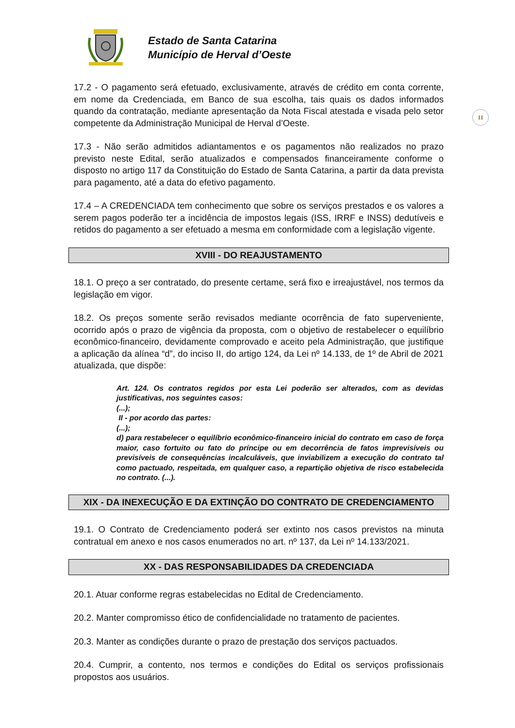Estado de Santa Catarina
Município de Herval d’Oeste
11
17.2 - O pagamento será efetuado, exclusivamente, através de crédito em conta corrente, em nome da Credenciada, em Banco de sua escolha, tais quais os dados informados quando da contratação, mediante apresentação da Nota Fiscal atestada e visada pelo setor competente da Administração Municipal de Herval d’Oeste.
17.3 - Não serão admitidos adiantamentos e os pagamentos não realizados no prazo previsto neste Edital, serão atualizados e compensados financeiramente conforme o disposto no artigo 117 da Constituição do Estado de Santa Catarina, a partir da data prevista para pagamento, até a data do efetivo pagamento.
17.4 – A CREDENCIADA tem conhecimento que sobre os serviços prestados e os valores a serem pagos poderão ter a incidência de impostos legais (ISS, IRRF e INSS) dedutíveis e retidos do pagamento a ser efetuado a mesma em conformidade com a legislação vigente.
XVIII - DO REAJUSTAMENTO
18.1. O preço a ser contratado, do presente certame, será fixo e irreajustável, nos termos da legislação em vigor.
18.2. Os preços somente serão revisados mediante ocorrência de fato superveniente, ocorrido após o prazo de vigência da proposta, com o objetivo de restabelecer o equilíbrio econômico-financeiro, devidamente comprovado e aceito pela Administração, que justifique a aplicação da alínea “d”, do inciso II, do artigo 124, da Lei nº 14.133, de 1º de Abril de 2021 atualizada, que dispõe:
Art. 124. Os contratos regidos por esta Lei poderão ser alterados, com as devidas justificativas, nos seguintes casos:
(...);
II - por acordo das partes:
(...);
d) para restabelecer o equilíbrio econômico-financeiro inicial do contrato em caso de força maior, caso fortuito ou fato do príncipe ou em decorrência de fatos imprevisíveis ou previsíveis de consequências incalculáveis, que inviabilizem a execução do contrato tal como pactuado, respeitada, em qualquer caso, a repartição objetiva de risco estabelecida no contrato. (...).
XIX - DA INEXECUÇÃO E DA EXTINÇÃO DO CONTRATO DE CREDENCIAMENTO
19.1. O Contrato de Credenciamento poderá ser extinto nos casos previstos na minuta contratual em anexo e nos casos enumerados no art. nº 137, da Lei nº 14.133/2021.
XX - DAS RESPONSABILIDADES DA CREDENCIADA
20.1. Atuar conforme regras estabelecidas no Edital de Credenciamento.
20.2. Manter compromisso ético de confidencialidade no tratamento de pacientes.
20.3. Manter as condições durante o prazo de prestação dos serviços pactuados.
20.4. Cumprir, a contento, nos termos e condições do Edital os serviços profissionais propostos aos usuários.